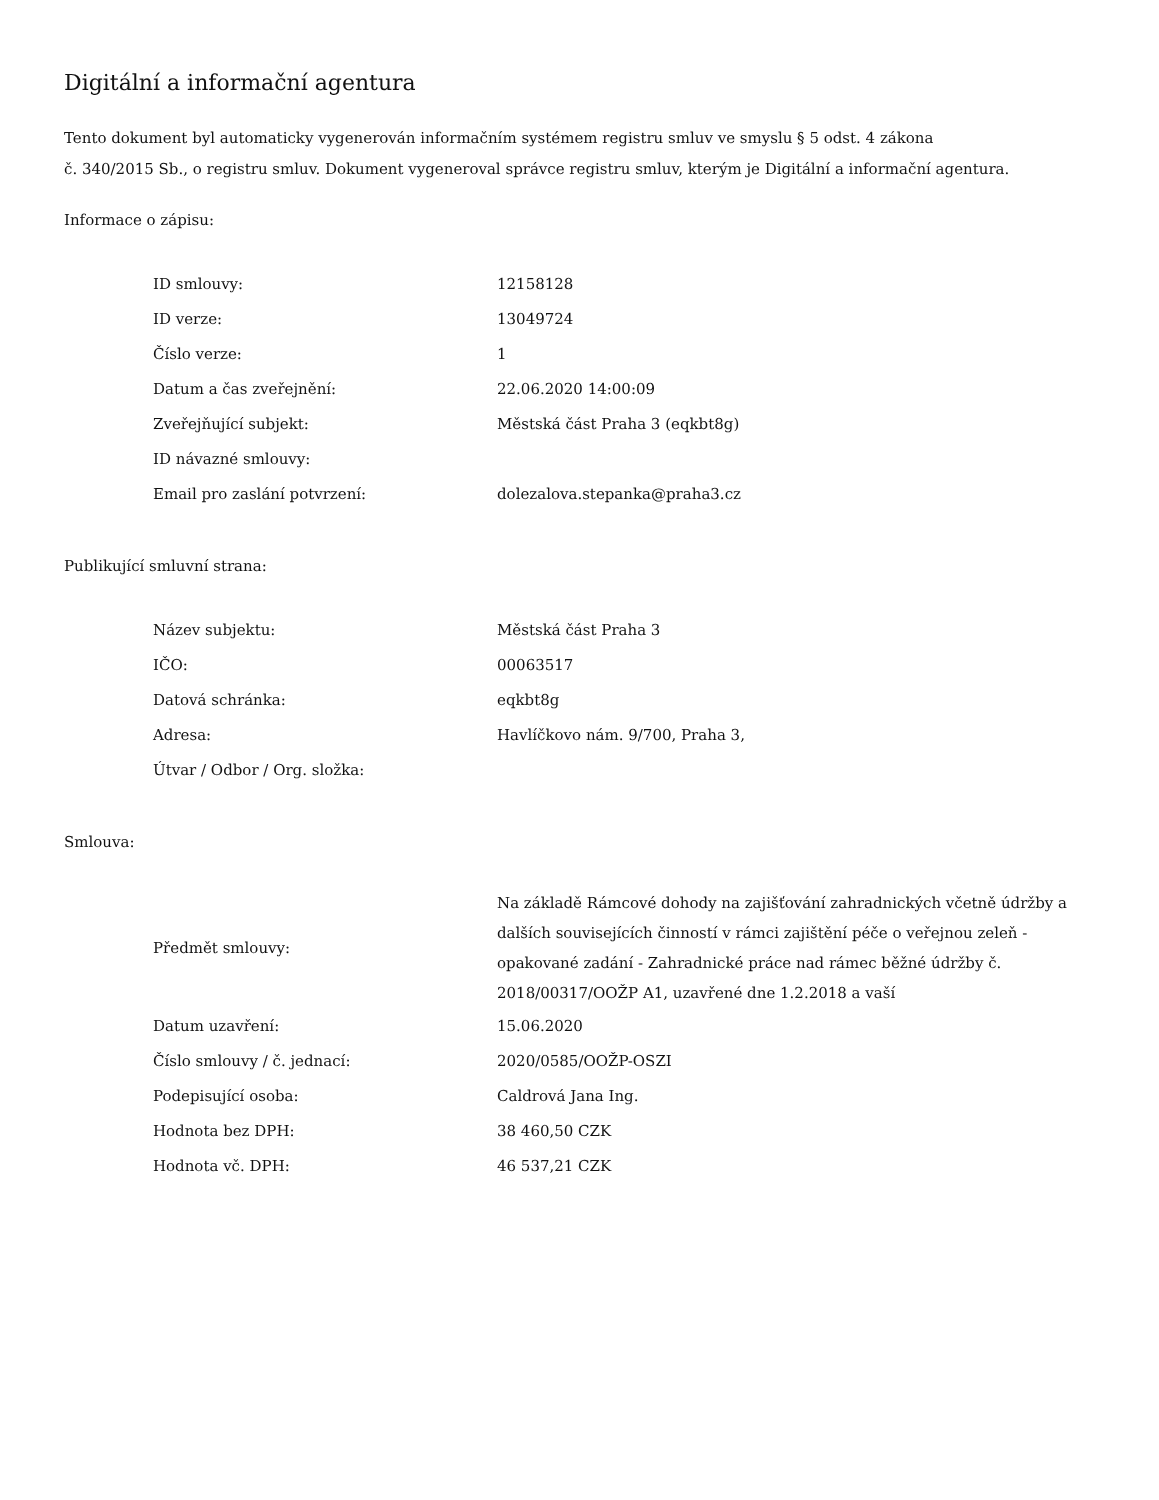Digitální a informační agentura
Tento dokument byl automaticky vygenerován informačním systémem registru smluv ve smyslu § 5 odst. 4 zákona
č. 340/2015 Sb., o registru smluv. Dokument vygeneroval správce registru smluv, kterým je Digitální a informační agentura.
Informace o zápisu:
| ID smlouvy: | 12158128 |
| ID verze: | 13049724 |
| Číslo verze: | 1 |
| Datum a čas zveřejnění: | 22.06.2020 14:00:09 |
| Zveřejňující subjekt: | Městská část Praha 3 (eqkbt8g) |
| ID návazné smlouvy: | |
| Email pro zaslání potvrzení: | dolezalova.stepanka@praha3.cz |
Publikující smluvní strana:
| Název subjektu: | Městská část Praha 3 |
| IČO: | 00063517 |
| Datová schránka: | eqkbt8g |
| Adresa: | Havlíčkovo nám. 9/700, Praha 3, |
| Útvar / Odbor / Org. složka: | |
Smlouva:
| Předmět smlouvy: | Na základě Rámcové dohody na zajišťování zahradnických včetně údržby a dalších souvisejících činností v rámci zajištění péče o veřejnou zeleň - opakované zadání - Zahradnické práce nad rámec běžné údržby č. 2018/00317/OOŽP A1, uzavřené dne 1.2.2018 a vaší |
| Datum uzavření: | 15.06.2020 |
| Číslo smlouvy / č. jednací: | 2020/0585/OOŽP-OSZI |
| Podepisující osoba: | Caldrová Jana Ing. |
| Hodnota bez DPH: | 38 460,50 CZK |
| Hodnota vč. DPH: | 46 537,21 CZK |